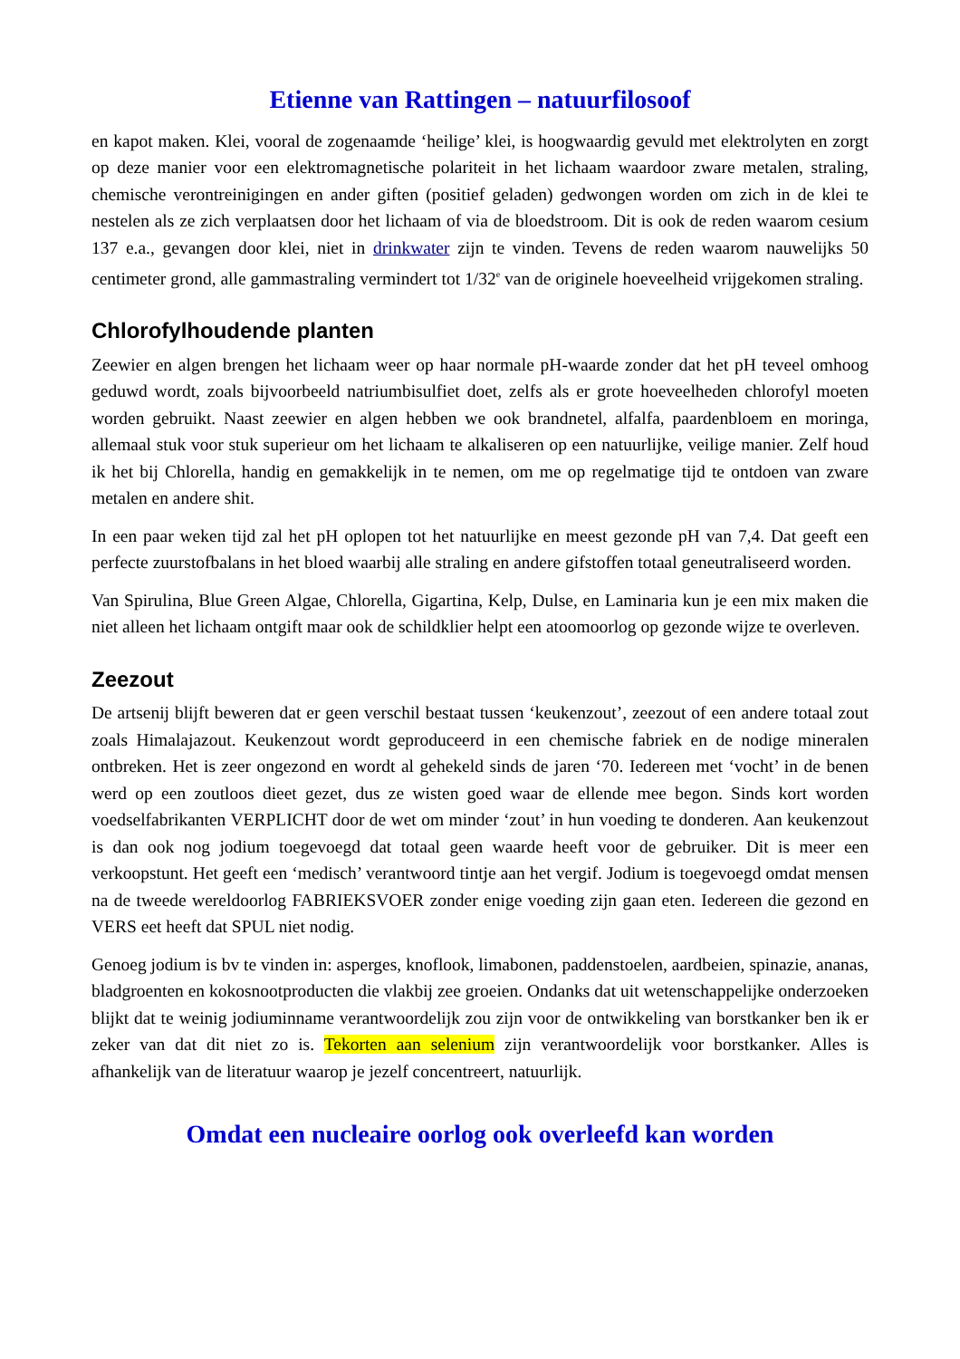Etienne van Rattingen – natuurfilosoof
en kapot maken. Klei, vooral de zogenaamde ‘heilige’ klei, is hoogwaardig gevuld met elektrolyten en zorgt op deze manier voor een elektromagnetische polariteit in het lichaam waardoor zware metalen, straling, chemische verontreinigingen en ander giften (positief geladen) gedwongen worden om zich in de klei te nestelen als ze zich verplaatsen door het lichaam of via de bloedstroom. Dit is ook de reden waarom cesium 137 e.a., gevangen door klei, niet in drinkwater zijn te vinden. Tevens de reden waarom nauwelijks 50 centimeter grond, alle gammastraling vermindert tot 1/32<sup>e</sup> van de originele hoeveelheid vrijgekomen straling.
Chlorofylhoudende planten
Zeewier en algen brengen het lichaam weer op haar normale pH-waarde zonder dat het pH teveel omhoog geduwd wordt, zoals bijvoorbeeld natriumbisulfiet doet, zelfs als er grote hoeveelheden chlorofyl moeten worden gebruikt. Naast zeewier en algen hebben we ook brandnetel, alfalfa, paardenbloem en moringa, allemaal stuk voor stuk superieur om het lichaam te alkaliseren op een natuurlijke, veilige manier. Zelf houd ik het bij Chlorella, handig en gemakkelijk in te nemen, om me op regelmatige tijd te ontdoen van zware metalen en andere shit.
In een paar weken tijd zal het pH oplopen tot het natuurlijke en meest gezonde pH van 7,4. Dat geeft een perfecte zuurstofbalans in het bloed waarbij alle straling en andere gifstoffen totaal geneutraliseerd worden.
Van Spirulina, Blue Green Algae, Chlorella, Gigartina, Kelp, Dulse, en Laminaria kun je een mix maken die niet alleen het lichaam ontgift maar ook de schildklier helpt een atoomoorlog op gezonde wijze te overleven.
Zeezout
De artsenij blijft beweren dat er geen verschil bestaat tussen ‘keukenzout’, zeezout of een andere totaal zout zoals Himalajazout. Keukenzout wordt geproduceerd in een chemische fabriek en de nodige mineralen ontbreken. Het is zeer ongezond en wordt al gehekeld sinds de jaren ‘70. Iedereen met ‘vocht’ in de benen werd op een zoutloos dieet gezet, dus ze wisten goed waar de ellende mee begon. Sinds kort worden voedselfabrikanten VERPLICHT door de wet om minder ‘zout’ in hun voeding te donderen. Aan keukenzout is dan ook nog jodium toegevoegd dat totaal geen waarde heeft voor de gebruiker. Dit is meer een verkoopstunt. Het geeft een ‘medisch’ verantwoord tintje aan het vergif. Jodium is toegevoegd omdat mensen na de tweede wereldoorlog FABRIEKSVOER zonder enige voeding zijn gaan eten. Iedereen die gezond en VERS eet heeft dat SPUL niet nodig.
Genoeg jodium is bv te vinden in: asperges, knoflook, limabonen, paddenstoelen, aardbeien, spinazie, ananas, bladgroenten en kokosnootproducten die vlakbij zee groeien. Ondanks dat uit wetenschappelijke onderzoeken blijkt dat te weinig jodiuminname verantwoordelijk zou zijn voor de ontwikkeling van borstkanker ben ik er zeker van dat dit niet zo is. Tekorten aan selenium zijn verantwoordelijk voor borstkanker. Alles is afhankelijk van de literatuur waarop je jezelf concentreert, natuurlijk.
Omdat een nucleaire oorlog ook overleefd kan worden